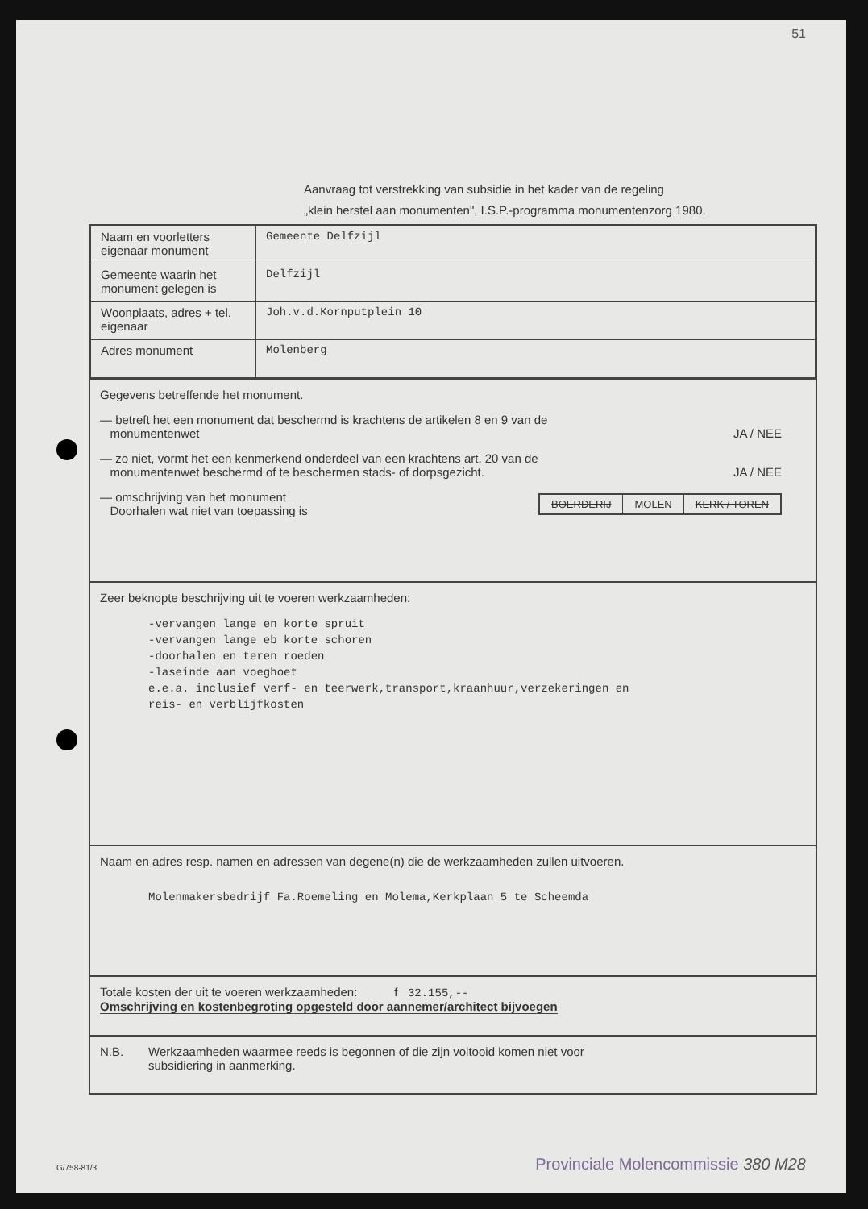51
Aanvraag tot verstrekking van subsidie in het kader van de regeling
„klein herstel aan monumenten", I.S.P.-programma monumentenzorg 1980.
| Naam en voorletters eigenaar monument | Gemeente Delfzijl |
| Gemeente waarin het monument gelegen is | Delfzijl |
| Woonplaats, adres + tel. eigenaar | Joh.v.d.Kornputplein 10 |
| Adres monument | Molenberg |
Gegevens betreffende het monument.
— betreft het een monument dat beschermd is krachtens de artikelen 8 en 9 van de
monumentenwet
JA / NEE
— zo niet, vormt het een kenmerkend onderdeel van een krachtens art. 20 van de
monumentenwet beschermd of te beschermen stads- of dorpsgezicht.
JA / NEE
— omschrijving van het monument
Doorhalen wat niet van toepassing is
BOERDERIJ MOLEN KERK / TOREN
Zeer beknopte beschrijving uit te voeren werkzaamheden:
-vervangen lange en korte spruit
-vervangen lange eb korte schoren
-doorhalen en teren roeden
-laseinde aan voeghoet
e.e.a. inclusief verf- en teerwerk,transport,kraanhuur,verzekeringen en
reis- en verblijfkosten
Naam en adres resp. namen en adressen van degene(n) die de werkzaamheden zullen uitvoeren.
Molenmakersbedrijf Fa.Roemeling en Molema,Kerkplaan 5 te Scheemda
Totale kosten der uit te voeren werkzaamheden: f 32.155,--
Omschrijving en kostenbegroting opgesteld door aannemer/architect bijvoegen
N.B. Werkzaamheden waarmee reeds is begonnen of die zijn voltooid komen niet voor
subsidiering in aanmerking.
G/758-81/3
Provinciale Molencommissie 380 M28